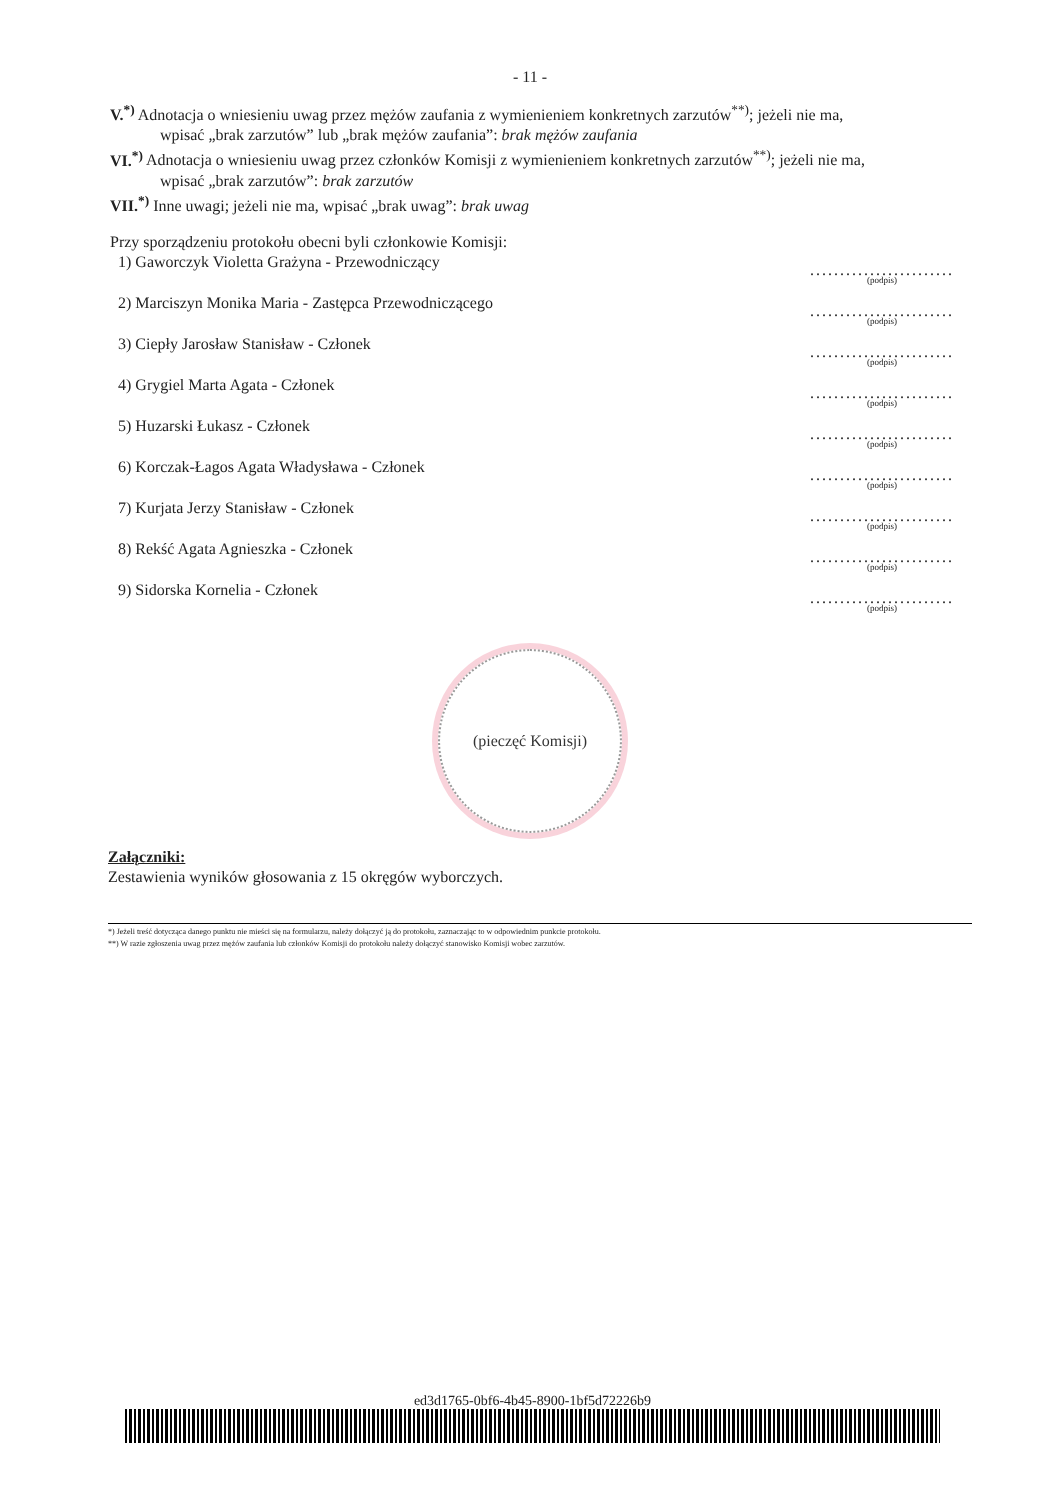- 11 -
V.<sup>*)</sup> Adnotacja o wniesieniu uwag przez mężów zaufania z wymienieniem konkretnych zarzutów<sup>**)</sup>; jeżeli nie ma,
wpisać „brak zarzutów” lub „brak mężów zaufania”: brak mężów zaufania
VI.<sup>*)</sup> Adnotacja o wniesieniu uwag przez członków Komisji z wymienieniem konkretnych zarzutów<sup>**)</sup>; jeżeli nie ma,
wpisać „brak zarzutów”: brak zarzutów
VII.<sup>*)</sup> Inne uwagi; jeżeli nie ma, wpisać „brak uwag”: brak uwag
Przy sporządzeniu protokołu obecni byli członkowie Komisji:
1) Gaworczyk Violetta Grażyna - Przewodniczący
........................
(podpis)
2) Marciszyn Monika Maria - Zastępca Przewodniczącego
........................
(podpis)
3) Ciepły Jarosław Stanisław - Członek
........................
(podpis)
4) Grygiel Marta Agata - Członek
........................
(podpis)
5) Huzarski Łukasz - Członek
........................
(podpis)
6) Korczak-Łagos Agata Władysława - Członek
........................
(podpis)
7) Kurjata Jerzy Stanisław - Członek
........................
(podpis)
8) Rekść Agata Agnieszka - Członek
........................
(podpis)
9) Sidorska Kornelia - Członek
........................
(podpis)
(pieczęć Komisji)
Załączniki:
Zestawienia wyników głosowania z 15 okręgów wyborczych.
*) Jeżeli treść dotycząca danego punktu nie mieści się na formularzu, należy dołączyć ją do protokołu, zaznaczając to w odpowiednim punkcie protokołu.
**) W razie zgłoszenia uwag przez mężów zaufania lub członków Komisji do protokołu należy dołączyć stanowisko Komisji wobec zarzutów.
ed3d1765-0bf6-4b45-8900-1bf5d72226b9